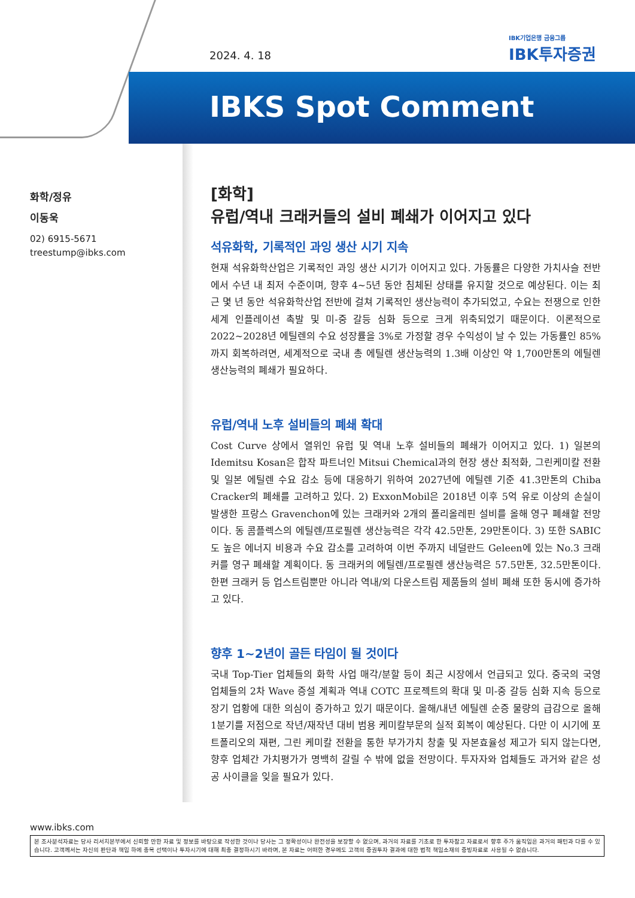2024. 4. 18
IBK기업은행 금융그룹
IBK투자증권
IBKS Spot Comment
화학/정유
이동욱
02) 6915-5671
treestump@ibks.com
[화학]
유럽/역내 크래커들의 설비 폐쇄가 이어지고 있다
석유화학, 기록적인 과잉 생산 시기 지속
현재 석유화학산업은 기록적인 과잉 생산 시기가 이어지고 있다. 가동률은 다양한 가치사슬 전반에서 수년 내 최저 수준이며, 향후 4~5년 동안 침체된 상태를 유지할 것으로 예상된다. 이는 최근 몇 년 동안 석유화학산업 전반에 걸쳐 기록적인 생산능력이 추가되었고, 수요는 전쟁으로 인한 세계 인플레이션 촉발 및 미-중 갈등 심화 등으로 크게 위축되었기 때문이다. 이론적으로 2022~2028년 에틸렌의 수요 성장률을 3%로 가정할 경우 수익성이 날 수 있는 가동률인 85%까지 회복하려면, 세계적으로 국내 총 에틸렌 생산능력의 1.3배 이상인 약 1,700만톤의 에틸렌 생산능력의 폐쇄가 필요하다.
유럽/역내 노후 설비들의 폐쇄 확대
Cost Curve 상에서 열위인 유럽 및 역내 노후 설비들의 폐쇄가 이어지고 있다. 1) 일본의 Idemitsu Kosan은 합작 파트너인 Mitsui Chemical과의 현장 생산 최적화, 그린케미칼 전환 및 일본 에틸렌 수요 감소 등에 대응하기 위하여 2027년에 에틸렌 기준 41.3만톤의 Chiba Cracker의 폐쇄를 고려하고 있다. 2) ExxonMobil은 2018년 이후 5억 유로 이상의 손실이 발생한 프랑스 Gravenchon에 있는 크래커와 2개의 폴리올레핀 설비를 올해 영구 폐쇄할 전망이다. 동 콤플렉스의 에틸렌/프로필렌 생산능력은 각각 42.5만톤, 29만톤이다. 3) 또한 SABIC도 높은 에너지 비용과 수요 감소를 고려하여 이번 주까지 네덜란드 Geleen에 있는 No.3 크래커를 영구 폐쇄할 계획이다. 동 크래커의 에틸렌/프로필렌 생산능력은 57.5만톤, 32.5만톤이다. 한편 크래커 등 업스트림뿐만 아니라 역내/외 다운스트림 제품들의 설비 폐쇄 또한 동시에 증가하고 있다.
향후 1~2년이 골든 타임이 될 것이다
국내 Top-Tier 업체들의 화학 사업 매각/분할 등이 최근 시장에서 언급되고 있다. 중국의 국영 업체들의 2차 Wave 증설 계획과 역내 COTC 프로젝트의 확대 및 미-중 갈등 심화 지속 등으로 장기 업황에 대한 의심이 증가하고 있기 때문이다. 올해/내년 에틸렌 순증 물량의 급감으로 올해 1분기를 저점으로 작년/재작년 대비 범용 케미칼부문의 실적 회복이 예상된다. 다만 이 시기에 포트폴리오의 재편, 그린 케미칼 전환을 통한 부가가치 창출 및 자본효율성 제고가 되지 않는다면, 향후 업체간 가치평가가 명백히 갈릴 수 밖에 없을 전망이다. 투자자와 업체들도 과거와 같은 성공 사이클을 잊을 필요가 있다.
www.ibks.com
본 조사분석자료는 당사 리서치본부에서 신뢰할 만한 자료 및 정보를 바탕으로 작성한 것이나 당사는 그 정확성이나 완전성을 보장할 수 없으며, 과거의 자료를 기초로 한 투자참고 자료로서 향후 주가 움직임은 과거의 패턴과 다를 수 있습니다. 고객께서는 자신의 판단과 책임 하에 종목 선택이나 투자시기에 대해 최종 결정하시기 바라며, 본 자료는 어떠한 경우에도 고객의 증권투자 결과에 대한 법적 책임소재의 증빙자료로 사용될 수 없습니다.